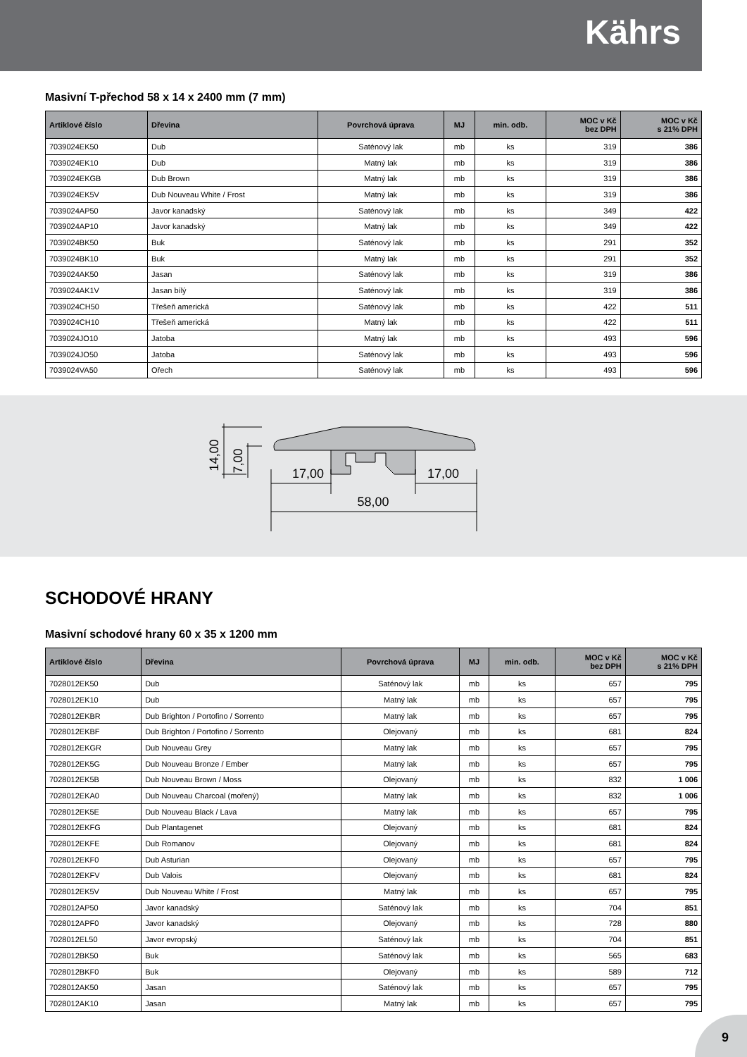Kährs
Masivní T-přechod 58 x 14 x 2400 mm (7 mm)
| Artiklové číslo | Dřevina | Povrchová úprava | MJ | min. odb. | MOC v Kč bez DPH | MOC v Kč s 21% DPH |
| --- | --- | --- | --- | --- | --- | --- |
| 7039024EK50 | Dub | Saténový lak | mb | ks | 319 | 386 |
| 7039024EK10 | Dub | Matný lak | mb | ks | 319 | 386 |
| 7039024EKGB | Dub Brown | Matný lak | mb | ks | 319 | 386 |
| 7039024EK5V | Dub Nouveau White / Frost | Matný lak | mb | ks | 319 | 386 |
| 7039024AP50 | Javor kanadský | Saténový lak | mb | ks | 349 | 422 |
| 7039024AP10 | Javor kanadský | Matný lak | mb | ks | 349 | 422 |
| 7039024BK50 | Buk | Saténový lak | mb | ks | 291 | 352 |
| 7039024BK10 | Buk | Matný lak | mb | ks | 291 | 352 |
| 7039024AK50 | Jasan | Saténový lak | mb | ks | 319 | 386 |
| 7039024AK1V | Jasan bílý | Saténový lak | mb | ks | 319 | 386 |
| 7039024CH50 | Třešeň americká | Saténový lak | mb | ks | 422 | 511 |
| 7039024CH10 | Třešeň americká | Matný lak | mb | ks | 422 | 511 |
| 7039024JO10 | Jatoba | Matný lak | mb | ks | 493 | 596 |
| 7039024JO50 | Jatoba | Saténový lak | mb | ks | 493 | 596 |
| 7039024VA50 | Ořech | Saténový lak | mb | ks | 493 | 596 |
17,00
17,00
58,00
14,00
7,00
SCHODOVÉ HRANY
Masivní schodové hrany 60 x 35 x 1200 mm
| Artiklové číslo | Dřevina | Povrchová úprava | MJ | min. odb. | MOC v Kč bez DPH | MOC v Kč s 21% DPH |
| --- | --- | --- | --- | --- | --- | --- |
| 7028012EK50 | Dub | Saténový lak | mb | ks | 657 | 795 |
| 7028012EK10 | Dub | Matný lak | mb | ks | 657 | 795 |
| 7028012EKBR | Dub Brighton / Portofino / Sorrento | Matný lak | mb | ks | 657 | 795 |
| 7028012EKBF | Dub Brighton / Portofino / Sorrento | Olejovaný | mb | ks | 681 | 824 |
| 7028012EKGR | Dub Nouveau Grey | Matný lak | mb | ks | 657 | 795 |
| 7028012EK5G | Dub Nouveau Bronze / Ember | Matný lak | mb | ks | 657 | 795 |
| 7028012EK5B | Dub Nouveau Brown / Moss | Olejovaný | mb | ks | 832 | 1 006 |
| 7028012EKA0 | Dub Nouveau Charcoal (mořený) | Matný lak | mb | ks | 832 | 1 006 |
| 7028012EK5E | Dub Nouveau Black / Lava | Matný lak | mb | ks | 657 | 795 |
| 7028012EKFG | Dub Plantagenet | Olejovaný | mb | ks | 681 | 824 |
| 7028012EKFE | Dub Romanov | Olejovaný | mb | ks | 681 | 824 |
| 7028012EKF0 | Dub Asturian | Olejovaný | mb | ks | 657 | 795 |
| 7028012EKFV | Dub Valois | Olejovaný | mb | ks | 681 | 824 |
| 7028012EK5V | Dub Nouveau White / Frost | Matný lak | mb | ks | 657 | 795 |
| 7028012AP50 | Javor kanadský | Saténový lak | mb | ks | 704 | 851 |
| 7028012APF0 | Javor kanadský | Olejovaný | mb | ks | 728 | 880 |
| 7028012EL50 | Javor evropský | Saténový lak | mb | ks | 704 | 851 |
| 7028012BK50 | Buk | Saténový lak | mb | ks | 565 | 683 |
| 7028012BKF0 | Buk | Olejovaný | mb | ks | 589 | 712 |
| 7028012AK50 | Jasan | Saténový lak | mb | ks | 657 | 795 |
| 7028012AK10 | Jasan | Matný lak | mb | ks | 657 | 795 |
9